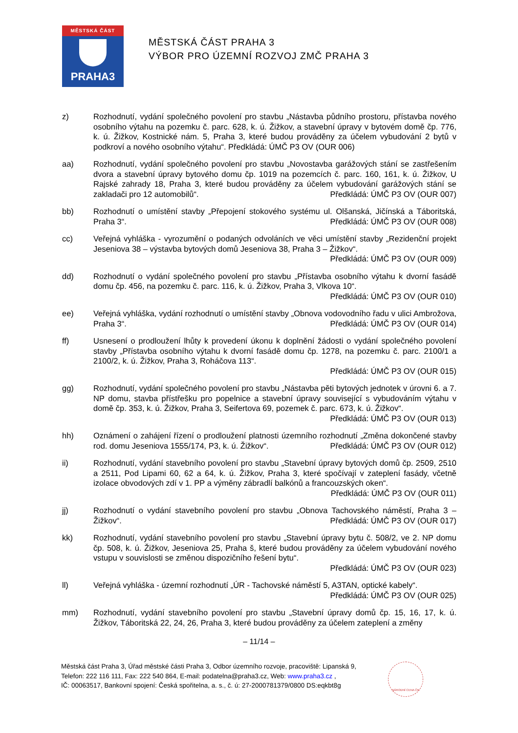MĚSTSKÁ ČÁST
PRAHA3
MĚSTSKÁ ČÁST PRAHA 3
VÝBOR PRO ÚZEMNÍ ROZVOJ ZMČ PRAHA 3
z) Rozhodnutí, vydání společného povolení pro stavbu „Nástavba půdního prostoru, přístavba nového osobního výtahu na pozemku č. parc. 628, k. ú. Žižkov, a stavební úpravy v bytovém domě čp. 776, k. ú. Žižkov, Kostnické nám. 5, Praha 3, které budou prováděny za účelem vybudování 2 bytů v podkroví a nového osobního výtahu“. Předkládá: ÚMČ P3 OV (OUR 006)
aa) Rozhodnutí, vydání společného povolení pro stavbu „Novostavba garážových stání se zastřešením dvora a stavební úpravy bytového domu čp. 1019 na pozemcích č. parc. 160, 161, k. ú. Žižkov, U Rajské zahrady 18, Praha 3, které budou prováděny za účelem vybudování garážových stání se zakladači pro 12 automobilů“. Předkládá: ÚMČ P3 OV (OUR 007)
bb) Rozhodnutí o umístění stavby „Přepojení stokového systému ul. Olšanská, Jičínská a Táboritská, Praha 3“. Předkládá: ÚMČ P3 OV (OUR 008)
cc) Veřejná vyhláška - vyrozumění o podaných odvoláních ve věci umístění stavby „Rezidenční projekt Jeseniova 38 – výstavba bytových domů Jeseniova 38, Praha 3 – Žižkov“.
Předkládá: ÚMČ P3 OV (OUR 009)
dd) Rozhodnutí o vydání společného povolení pro stavbu „Přístavba osobního výtahu k dvorní fasádě domu čp. 456, na pozemku č. parc. 116, k. ú. Žižkov, Praha 3, Vlkova 10“.
Předkládá: ÚMČ P3 OV (OUR 010)
ee) Veřejná vyhláška, vydání rozhodnutí o umístění stavby „Obnova vodovodního řadu v ulici Ambrožova, Praha 3“. Předkládá: ÚMČ P3 OV (OUR 014)
ff) Usnesení o prodloužení lhůty k provedení úkonu k doplnění žádosti o vydání společného povolení stavby „Přístavba osobního výtahu k dvorní fasádě domu čp. 1278, na pozemku č. parc. 2100/1 a 2100/2, k. ú. Žižkov, Praha 3, Roháčova 113“.
Předkládá: ÚMČ P3 OV (OUR 015)
gg) Rozhodnutí, vydání společného povolení pro stavbu „Nástavba pěti bytových jednotek v úrovni 6. a 7. NP domu, stavba přístřešku pro popelnice a stavební úpravy související s vybudováním výtahu v domě čp. 353, k. ú. Žižkov, Praha 3, Seifertova 69, pozemek č. parc. 673, k. ú. Žižkov“.
Předkládá: ÚMČ P3 OV (OUR 013)
hh) Oznámení o zahájení řízení o prodloužení platnosti územního rozhodnutí „Změna dokončené stavby rod. domu Jeseniova 1555/174, P3, k. ú. Žižkov“. Předkládá: ÚMČ P3 OV (OUR 012)
ii) Rozhodnutí, vydání stavebního povolení pro stavbu „Stavební úpravy bytových domů čp. 2509, 2510 a 2511, Pod Lipami 60, 62 a 64, k. ú. Žižkov, Praha 3, které spočívají v zateplení fasády, včetně izolace obvodových zdí v 1. PP a výměny zábradlí balkónů a francouzských oken“.
Předkládá: ÚMČ P3 OV (OUR 011)
jj) Rozhodnutí o vydání stavebního povolení pro stavbu „Obnova Tachovského náměstí, Praha 3 – Žižkov“. Předkládá: ÚMČ P3 OV (OUR 017)
kk) Rozhodnutí, vydání stavebního povolení pro stavbu „Stavební úpravy bytu č. 508/2, ve 2. NP domu čp. 508, k. ú. Žižkov, Jeseniova 25, Praha š, které budou prováděny za účelem vybudování nového vstupu v souvislosti se změnou dispozičního řešení bytu“.
Předkládá: ÚMČ P3 OV (OUR 023)
ll) Veřejná vyhláška - územní rozhodnutí „ÚR - Tachovské náměstí 5, A3TAN, optické kabely“. Předkládá: ÚMČ P3 OV (OUR 025)
mm) Rozhodnutí, vydání stavebního povolení pro stavbu „Stavební úpravy domů čp. 15, 16, 17, k. ú. Žižkov, Táboritská 22, 24, 26, Praha 3, které budou prováděny za účelem zateplení a změny
– 11/14 –
Městská část Praha 3, Úřad městské části Praha 3, Odbor územního rozvoje, pracoviště: Lipanská 9,
Telefon: 222 116 111, Fax: 222 540 864, E-mail: podatelna@praha3.cz, Web: www.praha3.cz ,
IČ: 00063517, Bankovní spojení: Česká spořitelna, a. s., č. ú: 27-2000781379/0800 DS:eqkbt8g
NÁRODNÍ CENA ČR